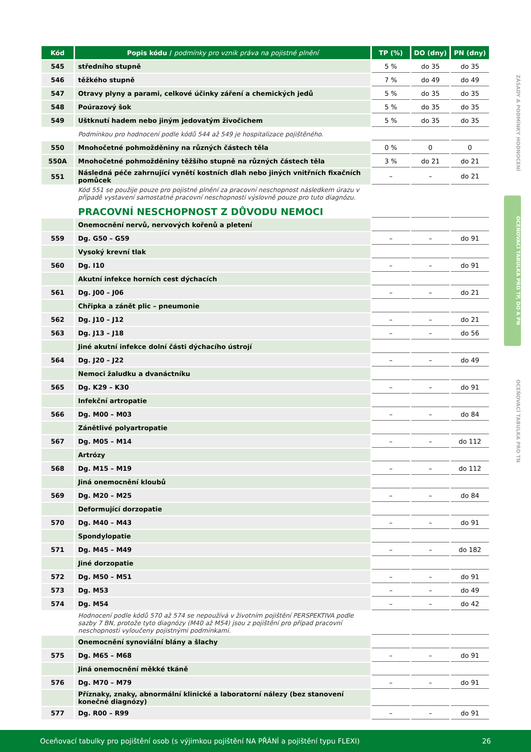ZÁSADY A PODMÍNKY HODNOCENÍ
OCEŇOVACÍ TABULKA PRO TP, DO A PN
OCEŇOVACÍ TABULKA PRO TN
| Kód | Popis kódu / podmínky pro vznik práva na pojistné plnění | TP (%) | DO (dny) | PN (dny) |
| --- | --- | --- | --- | --- |
| 545 | středního stupně | 5 % | do 35 | do 35 |
| 546 | těžkého stupně | 7 % | do 49 | do 49 |
| 547 | Otravy plyny a parami, celkové účinky záření a chemických jedů | 5 % | do 35 | do 35 |
| 548 | Poúrazový šok | 5 % | do 35 | do 35 |
| 549 | Uštknutí hadem nebo jiným jedovatým živočichem | 5 % | do 35 | do 35 |
| | Podmínkou pro hodnocení podle kódů 544 až 549 je hospitalizace pojištěného. | | | |
| 550 | Mnohočetné pohmožděniny na různých částech těla | 0 % | 0 | 0 |
| 550A | Mnohočetné pohmožděniny těžšího stupně na různých částech těla | 3 % | do 21 | do 21 |
| 551 | Následná péče zahrnující vynětí kostních dlah nebo jiných vnitřních fixačních pomůcek | – | – | do 21 |
| | Kód 551 se použije pouze pro pojistné plnění za pracovní neschopnost následkem úrazu v případě vystavení samostatné pracovní neschopnosti výslovně pouze pro tuto diagnózu. | | | |
| | PRACOVNÍ NESCHOPNOST Z DŮVODU NEMOCI | | | |
| | Onemocnění nervů, nervových kořenů a pletení | | | |
| 559 | Dg. G50 – G59 | – | – | do 91 |
| | Vysoký krevní tlak | | | |
| 560 | Dg. I10 | – | – | do 91 |
| | Akutní infekce horních cest dýchacích | | | |
| 561 | Dg. J00 – J06 | – | – | do 21 |
| | Chřipka a zánět plic – pneumonie | | | |
| 562 | Dg. J10 – J12 | – | – | do 21 |
| 563 | Dg. J13 – J18 | – | – | do 56 |
| | Jiné akutní infekce dolní části dýchacího ústrojí | | | |
| 564 | Dg. J20 – J22 | – | – | do 49 |
| | Nemoci žaludku a dvanáctníku | | | |
| 565 | Dg. K29 – K30 | – | – | do 91 |
| | Infekční artropatie | | | |
| 566 | Dg. M00 – M03 | – | – | do 84 |
| | Zánětlivé polyartropatie | | | |
| 567 | Dg. M05 – M14 | – | – | do 112 |
| | Artrózy | | | |
| 568 | Dg. M15 – M19 | – | – | do 112 |
| | Jiná onemocnění kloubů | | | |
| 569 | Dg. M20 – M25 | – | – | do 84 |
| | Deformující dorzopatie | | | |
| 570 | Dg. M40 – M43 | – | – | do 91 |
| | Spondylopatie | | | |
| 571 | Dg. M45 – M49 | – | – | do 182 |
| | Jiné dorzopatie | | | |
| 572 | Dg. M50 – M51 | – | – | do 91 |
| 573 | Dg. M53 | – | – | do 49 |
| 574 | Dg. M54 | – | – | do 42 |
| | Hodnocení podle kódů 570 až 574 se nepoužívá v životním pojištění PERSPEKTIVA podle sazby 7 BN, protože tyto diagnózy (M40 až M54) jsou z pojištění pro případ pracovní neschopnosti vyloučeny pojistnými podmínkami. | | | |
| | Onemocnění synoviální blány a šlachy | | | |
| 575 | Dg. M65 – M68 | – | – | do 91 |
| | Jiná onemocnění měkké tkáně | | | |
| 576 | Dg. M70 – M79 | – | – | do 91 |
| | Příznaky, znaky, abnormální klinické a laboratorní nálezy (bez stanovení konečné diagnózy) | | | |
| 577 | Dg. R00 – R99 | – | – | do 91 |
Oceňovací tabulky pro pojištění osob (s výjimkou pojištění NA PŘÁNÍ a pojištění typu FLEXI) 26